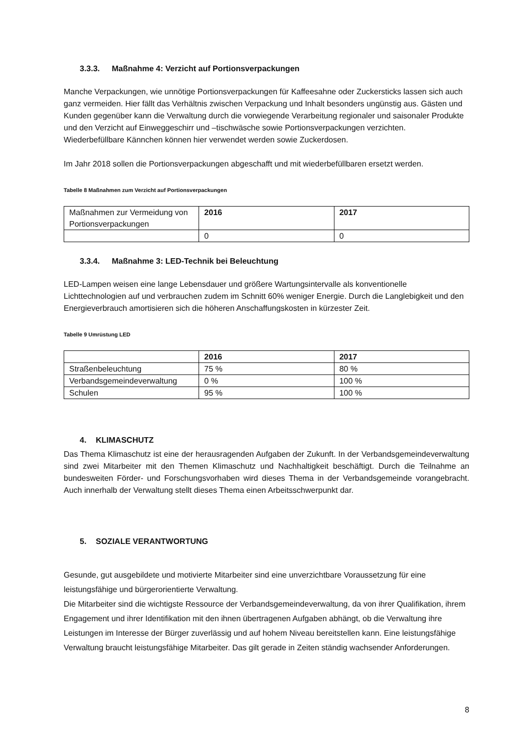3.3.3. Maßnahme 4: Verzicht auf Portionsverpackungen
Manche Verpackungen, wie unnötige Portionsverpackungen für Kaffeesahne oder Zuckersticks lassen sich auch ganz vermeiden. Hier fällt das Verhältnis zwischen Verpackung und Inhalt besonders ungünstig aus. Gästen und Kunden gegenüber kann die Verwaltung durch die vorwiegende Verarbeitung regionaler und saisonaler Produkte und den Verzicht auf Einweggeschirr und –tischwäsche sowie Portionsverpackungen verzichten.
Wiederbefüllbare Kännchen können hier verwendet werden sowie Zuckerdosen.
Im Jahr 2018 sollen die Portionsverpackungen abgeschafft und mit wiederbefüllbaren ersetzt werden.
Tabelle 8 Maßnahmen zum Verzicht auf Portionsverpackungen
| Maßnahmen zur Vermeidung von Portionsverpackungen | 2016 | 2017 |
| | 0 | 0 |
3.3.4. Maßnahme 3: LED-Technik bei Beleuchtung
LED-Lampen weisen eine lange Lebensdauer und größere Wartungsintervalle als konventionelle Lichttechnologien auf und verbrauchen zudem im Schnitt 60% weniger Energie. Durch die Langlebigkeit und den Energieverbrauch amortisieren sich die höheren Anschaffungskosten in kürzester Zeit.
Tabelle 9 Umrüstung LED
| | 2016 | 2017 |
| --- | --- | --- |
| Straßenbeleuchtung | 75 % | 80 % |
| Verbandsgemeindeverwaltung | 0 % | 100 % |
| Schulen | 95 % | 100 % |
4. KLIMASCHUTZ
Das Thema Klimaschutz ist eine der herausragenden Aufgaben der Zukunft. In der Verbandsgemeindeverwaltung sind zwei Mitarbeiter mit den Themen Klimaschutz und Nachhaltigkeit beschäftigt. Durch die Teilnahme an bundesweiten Förder- und Forschungsvorhaben wird dieses Thema in der Verbandsgemeinde vorangebracht. Auch innerhalb der Verwaltung stellt dieses Thema einen Arbeitsschwerpunkt dar.
5. SOZIALE VERANTWORTUNG
Gesunde, gut ausgebildete und motivierte Mitarbeiter sind eine unverzichtbare Voraussetzung für eine leistungsfähige und bürgerorientierte Verwaltung.
Die Mitarbeiter sind die wichtigste Ressource der Verbandsgemeindeverwaltung, da von ihrer Qualifikation, ihrem Engagement und ihrer Identifikation mit den ihnen übertragenen Aufgaben abhängt, ob die Verwaltung ihre Leistungen im Interesse der Bürger zuverlässig und auf hohem Niveau bereitstellen kann. Eine leistungsfähige Verwaltung braucht leistungsfähige Mitarbeiter. Das gilt gerade in Zeiten ständig wachsender Anforderungen.
8